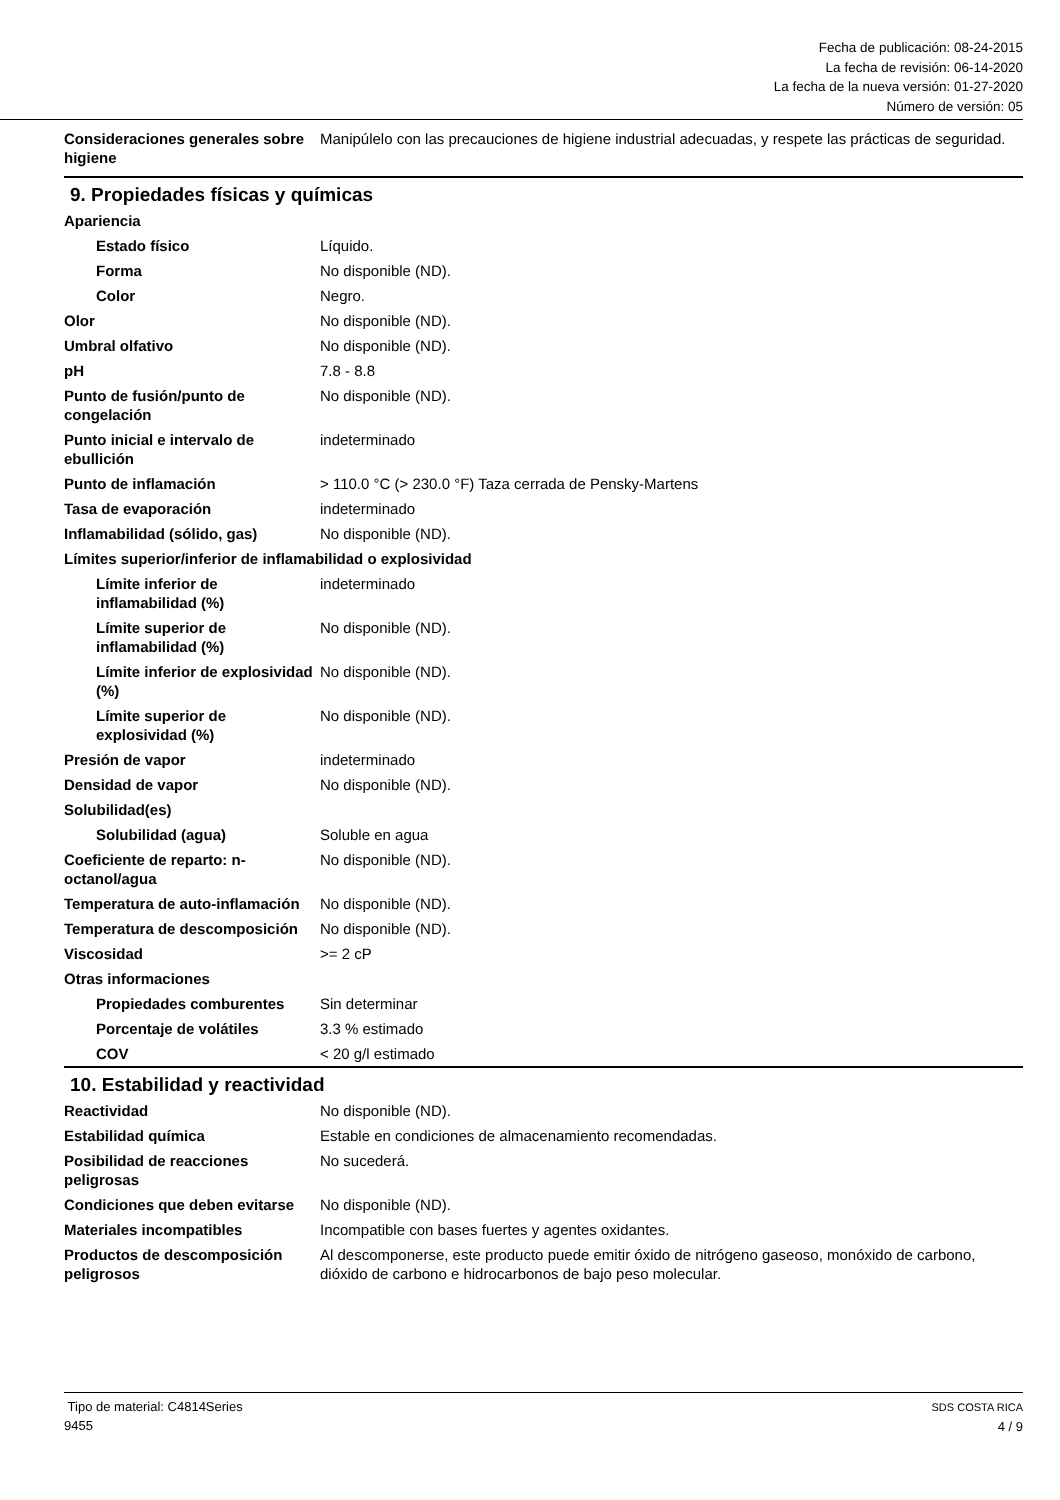Fecha de publicación: 08-24-2015
La fecha de revisión: 06-14-2020
La fecha de la nueva versión: 01-27-2020
Número de versión: 05
Consideraciones generales sobre higiene
Manipúlelo con las precauciones de higiene industrial adecuadas, y respete las prácticas de seguridad.
9. Propiedades físicas y químicas
Apariencia
Estado físico Líquido.
Forma No disponible (ND).
Color Negro.
Olor No disponible (ND).
Umbral olfativo No disponible (ND).
pH 7.8 - 8.8
Punto de fusión/punto de congelación
No disponible (ND).
Punto inicial e intervalo de ebullición
indeterminado
Punto de inflamación > 110.0 °C (> 230.0 °F) Taza cerrada de Pensky-Martens
Tasa de evaporación indeterminado
Inflamabilidad (sólido, gas) No disponible (ND).
Límites superior/inferior de inflamabilidad o explosividad
Límite inferior de inflamabilidad (%)
indeterminado
Límite superior de inflamabilidad (%)
No disponible (ND).
Límite inferior de explosividad (%)
No disponible (ND).
Límite superior de explosividad (%)
No disponible (ND).
Presión de vapor indeterminado
Densidad de vapor No disponible (ND).
Solubilidad(es)
Solubilidad (agua) Soluble en agua
Coeficiente de reparto: n-octanol/agua
No disponible (ND).
Temperatura de auto-inflamación
No disponible (ND).
Temperatura de descomposición
No disponible (ND).
Viscosidad >= 2 cP
Otras informaciones
Propiedades comburentes Sin determinar
Porcentaje de volátiles 3.3 % estimado
COV < 20 g/l estimado
10. Estabilidad y reactividad
Reactividad No disponible (ND).
Estabilidad química Estable en condiciones de almacenamiento recomendadas.
Posibilidad de reacciones peligrosas
No sucederá.
Condiciones que deben evitarse
No disponible (ND).
Materiales incompatibles Incompatible con bases fuertes y agentes oxidantes.
Productos de descomposición peligrosos
Al descomponerse, este producto puede emitir óxido de nitrógeno gaseoso, monóxido de carbono, dióxido de carbono e hidrocarbonos de bajo peso molecular.
Tipo de material: C4814Series
9455
SDS COSTA RICA
4 / 9